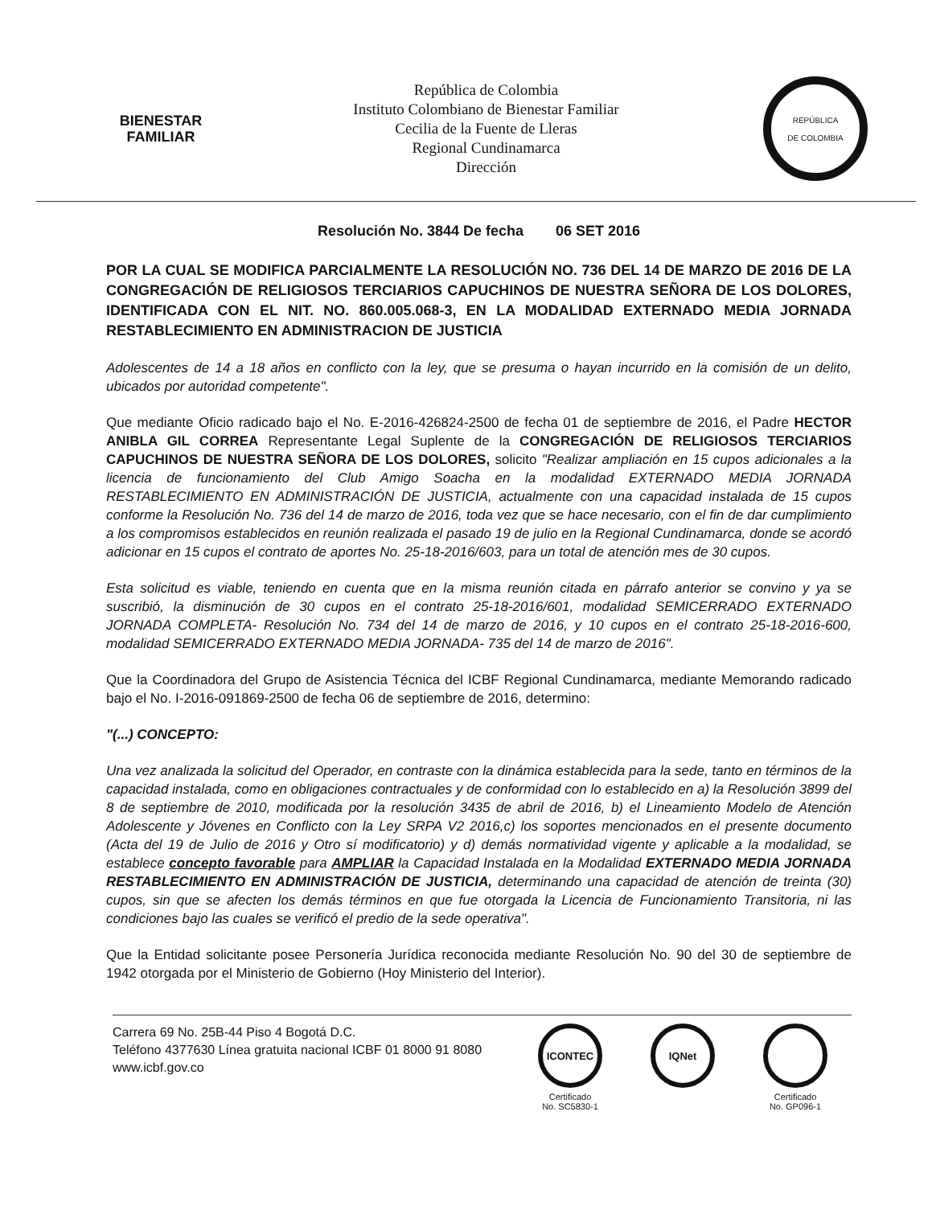BIENESTAR
FAMILIAR
República de Colombia
Instituto Colombiano de Bienestar Familiar
Cecilia de la Fuente de Lleras
Regional Cundinamarca
Dirección
REPÚBLICA
DE COLOMBIA
Resolución No. 3844 De fecha 06 SET 2016
POR LA CUAL SE MODIFICA PARCIALMENTE LA RESOLUCIÓN NO. 736 DEL 14 DE MARZO DE 2016 DE LA CONGREGACIÓN DE RELIGIOSOS TERCIARIOS CAPUCHINOS DE NUESTRA SEÑORA DE LOS DOLORES, IDENTIFICADA CON EL NIT. NO. 860.005.068-3, EN LA MODALIDAD EXTERNADO MEDIA JORNADA RESTABLECIMIENTO EN ADMINISTRACION DE JUSTICIA
Adolescentes de 14 a 18 años en conflicto con la ley, que se presuma o hayan incurrido en la comisión de un delito, ubicados por autoridad competente".
Que mediante Oficio radicado bajo el No. E-2016-426824-2500 de fecha 01 de septiembre de 2016, el Padre HECTOR ANIBLA GIL CORREA Representante Legal Suplente de la CONGREGACIÓN DE RELIGIOSOS TERCIARIOS CAPUCHINOS DE NUESTRA SEÑORA DE LOS DOLORES, solicito "Realizar ampliación en 15 cupos adicionales a la licencia de funcionamiento del Club Amigo Soacha en la modalidad EXTERNADO MEDIA JORNADA RESTABLECIMIENTO EN ADMINISTRACIÓN DE JUSTICIA, actualmente con una capacidad instalada de 15 cupos conforme la Resolución No. 736 del 14 de marzo de 2016, toda vez que se hace necesario, con el fin de dar cumplimiento a los compromisos establecidos en reunión realizada el pasado 19 de julio en la Regional Cundinamarca, donde se acordó adicionar en 15 cupos el contrato de aportes No. 25-18-2016/603, para un total de atención mes de 30 cupos.
Esta solicitud es viable, teniendo en cuenta que en la misma reunión citada en párrafo anterior se convino y ya se suscribió, la disminución de 30 cupos en el contrato 25-18-2016/601, modalidad SEMICERRADO EXTERNADO JORNADA COMPLETA- Resolución No. 734 del 14 de marzo de 2016, y 10 cupos en el contrato 25-18-2016-600, modalidad SEMICERRADO EXTERNADO MEDIA JORNADA- 735 del 14 de marzo de 2016".
Que la Coordinadora del Grupo de Asistencia Técnica del ICBF Regional Cundinamarca, mediante Memorando radicado bajo el No. I-2016-091869-2500 de fecha 06 de septiembre de 2016, determino:
"(...) CONCEPTO:
Una vez analizada la solicitud del Operador, en contraste con la dinámica establecida para la sede, tanto en términos de la capacidad instalada, como en obligaciones contractuales y de conformidad con lo establecido en a) la Resolución 3899 del 8 de septiembre de 2010, modificada por la resolución 3435 de abril de 2016, b) el Lineamiento Modelo de Atención Adolescente y Jóvenes en Conflicto con la Ley SRPA V2 2016,c) los soportes mencionados en el presente documento (Acta del 19 de Julio de 2016 y Otro sí modificatorio) y d) demás normatividad vigente y aplicable a la modalidad, se establece concepto favorable para AMPLIAR la Capacidad Instalada en la Modalidad EXTERNADO MEDIA JORNADA RESTABLECIMIENTO EN ADMINISTRACIÓN DE JUSTICIA, determinando una capacidad de atención de treinta (30) cupos, sin que se afecten los demás términos en que fue otorgada la Licencia de Funcionamiento Transitoria, ni las condiciones bajo las cuales se verificó el predio de la sede operativa".
Que la Entidad solicitante posee Personería Jurídica reconocida mediante Resolución No. 90 del 30 de septiembre de 1942 otorgada por el Ministerio de Gobierno (Hoy Ministerio del Interior).
Carrera 69 No. 25B-44 Piso 4 Bogotá D.C.
Teléfono 4377630 Línea gratuita nacional ICBF 01 8000 91 8080
www.icbf.gov.co
ICONTEC
Certificado
No. SC5830-1
IQNet
Certificado
No. GP096-1